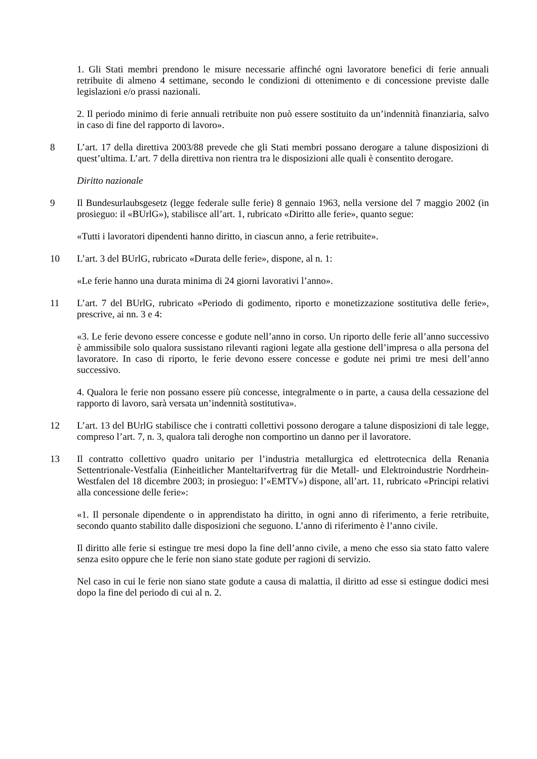1. Gli Stati membri prendono le misure necessarie affinché ogni lavoratore benefici di ferie annuali retribuite di almeno 4 settimane, secondo le condizioni di ottenimento e di concessione previste dalle legislazioni e/o prassi nazionali.
2. Il periodo minimo di ferie annuali retribuite non può essere sostituito da un’indennità finanziaria, salvo in caso di fine del rapporto di lavoro».
8 L’art. 17 della direttiva 2003/88 prevede che gli Stati membri possano derogare a talune disposizioni di quest’ultima. L’art. 7 della direttiva non rientra tra le disposizioni alle quali è consentito derogare.
Diritto nazionale
9 Il Bundesurlaubsgesetz (legge federale sulle ferie) 8 gennaio 1963, nella versione del 7 maggio 2002 (in prosieguo: il «BUrlG»), stabilisce all’art. 1, rubricato «Diritto alle ferie», quanto segue:
«Tutti i lavoratori dipendenti hanno diritto, in ciascun anno, a ferie retribuite».
10 L’art. 3 del BUrlG, rubricato «Durata delle ferie», dispone, al n. 1:
«Le ferie hanno una durata minima di 24 giorni lavorativi l’anno».
11 L’art. 7 del BUrlG, rubricato «Periodo di godimento, riporto e monetizzazione sostitutiva delle ferie», prescrive, ai nn. 3 e 4:
«3. Le ferie devono essere concesse e godute nell’anno in corso. Un riporto delle ferie all’anno successivo è ammissibile solo qualora sussistano rilevanti ragioni legate alla gestione dell’impresa o alla persona del lavoratore. In caso di riporto, le ferie devono essere concesse e godute nei primi tre mesi dell’anno successivo.
4. Qualora le ferie non possano essere più concesse, integralmente o in parte, a causa della cessazione del rapporto di lavoro, sarà versata un’indennità sostitutiva».
12 L’art. 13 del BUrlG stabilisce che i contratti collettivi possono derogare a talune disposizioni di tale legge, compreso l’art. 7, n. 3, qualora tali deroghe non comportino un danno per il lavoratore.
13 Il contratto collettivo quadro unitario per l’industria metallurgica ed elettrotecnica della Renania Settentrionale-Vestfalia (Einheitlicher Manteltarifvertrag für die Metall- und Elektroindustrie Nordrhein-Westfalen del 18 dicembre 2003; in prosieguo: l’«EMTV») dispone, all’art. 11, rubricato «Principi relativi alla concessione delle ferie»:
«1. Il personale dipendente o in apprendistato ha diritto, in ogni anno di riferimento, a ferie retribuite, secondo quanto stabilito dalle disposizioni che seguono. L’anno di riferimento è l’anno civile.
Il diritto alle ferie si estingue tre mesi dopo la fine dell’anno civile, a meno che esso sia stato fatto valere senza esito oppure che le ferie non siano state godute per ragioni di servizio.
Nel caso in cui le ferie non siano state godute a causa di malattia, il diritto ad esse si estingue dodici mesi dopo la fine del periodo di cui al n. 2.